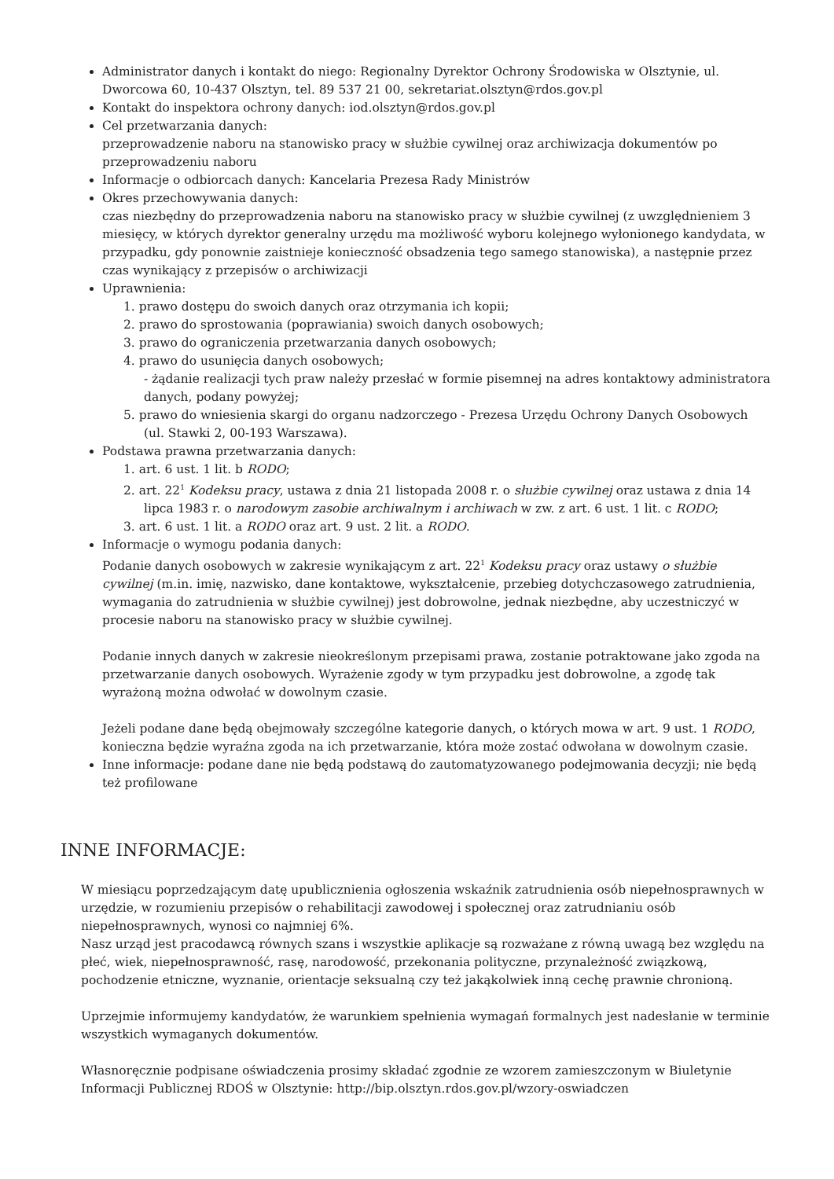Administrator danych i kontakt do niego: Regionalny Dyrektor Ochrony Środowiska w Olsztynie, ul. Dworcowa 60, 10-437 Olsztyn, tel. 89 537 21 00, sekretariat.olsztyn@rdos.gov.pl
Kontakt do inspektora ochrony danych: iod.olsztyn@rdos.gov.pl
Cel przetwarzania danych:
przeprowadzenie naboru na stanowisko pracy w służbie cywilnej oraz archiwizacja dokumentów po przeprowadzeniu naboru
Informacje o odbiorcach danych: Kancelaria Prezesa Rady Ministrów
Okres przechowywania danych:
czas niezbędny do przeprowadzenia naboru na stanowisko pracy w służbie cywilnej (z uwzględnieniem 3 miesięcy, w których dyrektor generalny urzędu ma możliwość wyboru kolejnego wyłonionego kandydata, w przypadku, gdy ponownie zaistnieje konieczność obsadzenia tego samego stanowiska), a następnie przez czas wynikający z przepisów o archiwizacji
Uprawnienia:
1. prawo dostępu do swoich danych oraz otrzymania ich kopii;
2. prawo do sprostowania (poprawiania) swoich danych osobowych;
3. prawo do ograniczenia przetwarzania danych osobowych;
4. prawo do usunięcia danych osobowych;
- żądanie realizacji tych praw należy przesłać w formie pisemnej na adres kontaktowy administratora danych, podany powyżej;
5. prawo do wniesienia skargi do organu nadzorczego - Prezesa Urzędu Ochrony Danych Osobowych (ul. Stawki 2, 00-193 Warszawa).
Podstawa prawna przetwarzania danych:
1. art. 6 ust. 1 lit. b RODO;
2. art. 22<sup>1</sup> Kodeksu pracy, ustawa z dnia 21 listopada 2008 r. o służbie cywilnej oraz ustawa z dnia 14 lipca 1983 r. o narodowym zasobie archiwalnym i archiwach w zw. z art. 6 ust. 1 lit. c RODO;
3. art. 6 ust. 1 lit. a RODO oraz art. 9 ust. 2 lit. a RODO.
Informacje o wymogu podania danych:
Podanie danych osobowych w zakresie wynikającym z art. 22<sup>1</sup> Kodeksu pracy oraz ustawy o służbie cywilnej (m.in. imię, nazwisko, dane kontaktowe, wykształcenie, przebieg dotychczasowego zatrudnienia, wymagania do zatrudnienia w służbie cywilnej) jest dobrowolne, jednak niezbędne, aby uczestniczyć w procesie naboru na stanowisko pracy w służbie cywilnej.
Podanie innych danych w zakresie nieokreślonym przepisami prawa, zostanie potraktowane jako zgoda na przetwarzanie danych osobowych. Wyrażenie zgody w tym przypadku jest dobrowolne, a zgodę tak wyrażoną można odwołać w dowolnym czasie.
Jeżeli podane dane będą obejmowały szczególne kategorie danych, o których mowa w art. 9 ust. 1 RODO, konieczna będzie wyraźna zgoda na ich przetwarzanie, która może zostać odwołana w dowolnym czasie.
Inne informacje: podane dane nie będą podstawą do zautomatyzowanego podejmowania decyzji; nie będą też profilowane
INNE INFORMACJE:
W miesiącu poprzedzającym datę upublicznienia ogłoszenia wskaźnik zatrudnienia osób niepełnosprawnych w urzędzie, w rozumieniu przepisów o rehabilitacji zawodowej i społecznej oraz zatrudnianiu osób niepełnosprawnych, wynosi co najmniej 6%.
Nasz urząd jest pracodawcą równych szans i wszystkie aplikacje są rozważane z równą uwagą bez względu na płeć, wiek, niepełnosprawność, rasę, narodowość, przekonania polityczne, przynależność związkową, pochodzenie etniczne, wyznanie, orientacje seksualną czy też jakąkolwiek inną cechę prawnie chronioną.
Uprzejmie informujemy kandydatów, że warunkiem spełnienia wymagań formalnych jest nadesłanie w terminie wszystkich wymaganych dokumentów.
Własnoręcznie podpisane oświadczenia prosimy składać zgodnie ze wzorem zamieszczonym w Biuletynie Informacji Publicznej RDOŚ w Olsztynie: http://bip.olsztyn.rdos.gov.pl/wzory-oswiadczen